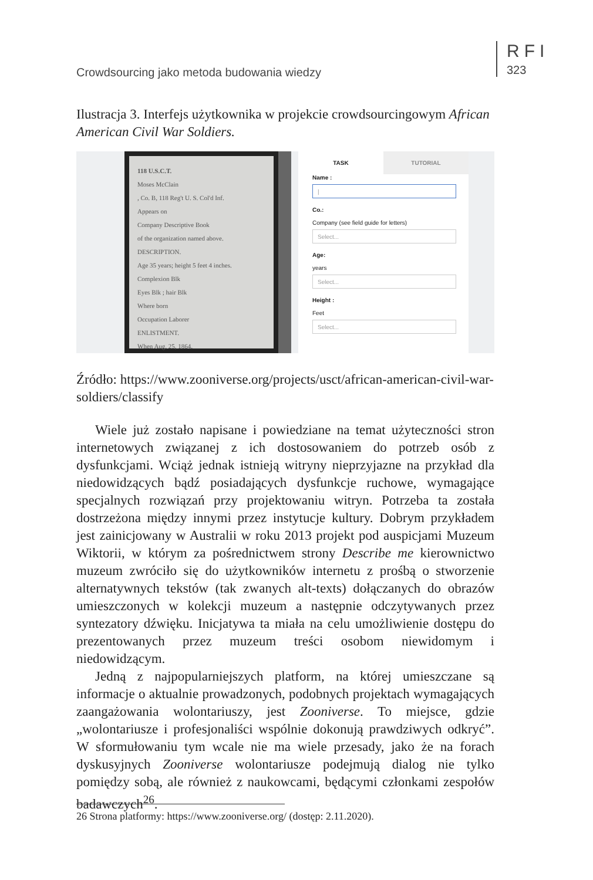Crowdsourcing jako metoda budowania wiedzy
RFI
323
Ilustracja 3. Interfejs użytkownika w projekcie crowdsourcingowym African American Civil War Soldiers.
118 U.S.C.T.
Moses McClain
, Co. B, 118 Reg't U. S. Col'd Inf.
Appears on
Company Descriptive Book
of the organization named above.
DESCRIPTION.
Age 35 years; height 5 feet 4 inches.
Complexion Blk
Eyes Blk ; hair Blk
Where born
Occupation Laborer
ENLISTMENT.
When Aug. 25, 1864.
TASK TUTORIAL
Name :
|
Co.:
Company (see field guide for letters)
Select...
Age:
years
Select...
Height :
Feet
Select...
Źródło: https://www.zooniverse.org/projects/usct/african-american-civil-war-soldiers/classify
Wiele już zostało napisane i powiedziane na temat użyteczności stron internetowych związanej z ich dostosowaniem do potrzeb osób z dysfunkcjami. Wciąż jednak istnieją witryny nieprzyjazne na przykład dla niedowidzących bądź posiadających dysfunkcje ruchowe, wymagające specjalnych rozwiązań przy projektowaniu witryn. Potrzeba ta została dostrzeżona między innymi przez instytucje kultury. Dobrym przykładem jest zainicjowany w Australii w roku 2013 projekt pod auspicjami Muzeum Wiktorii, w którym za pośrednictwem strony Describe me kierownictwo muzeum zwróciło się do użytkowników internetu z prośbą o stworzenie alternatywnych tekstów (tak zwanych alt-texts) dołączanych do obrazów umieszczonych w kolekcji muzeum a następnie odczytywanych przez syntezatory dźwięku. Inicjatywa ta miała na celu umożliwienie dostępu do prezentowanych przez muzeum treści osobom niewidomym i niedowidzącym.
Jedną z najpopularniejszych platform, na której umieszczane są informacje o aktualnie prowadzonych, podobnych projektach wymagających zaangażowania wolontariuszy, jest Zooniverse. To miejsce, gdzie „wolontariusze i profesjonaliści wspólnie dokonują prawdziwych odkryć”. W sformułowaniu tym wcale nie ma wiele przesady, jako że na forach dyskusyjnych Zooniverse wolontariusze podejmują dialog nie tylko pomiędzy sobą, ale również z naukowcami, będącymi członkami zespołów badawczych<sup>26</sup>.
26 Strona platformy: https://www.zooniverse.org/ (dostęp: 2.11.2020).